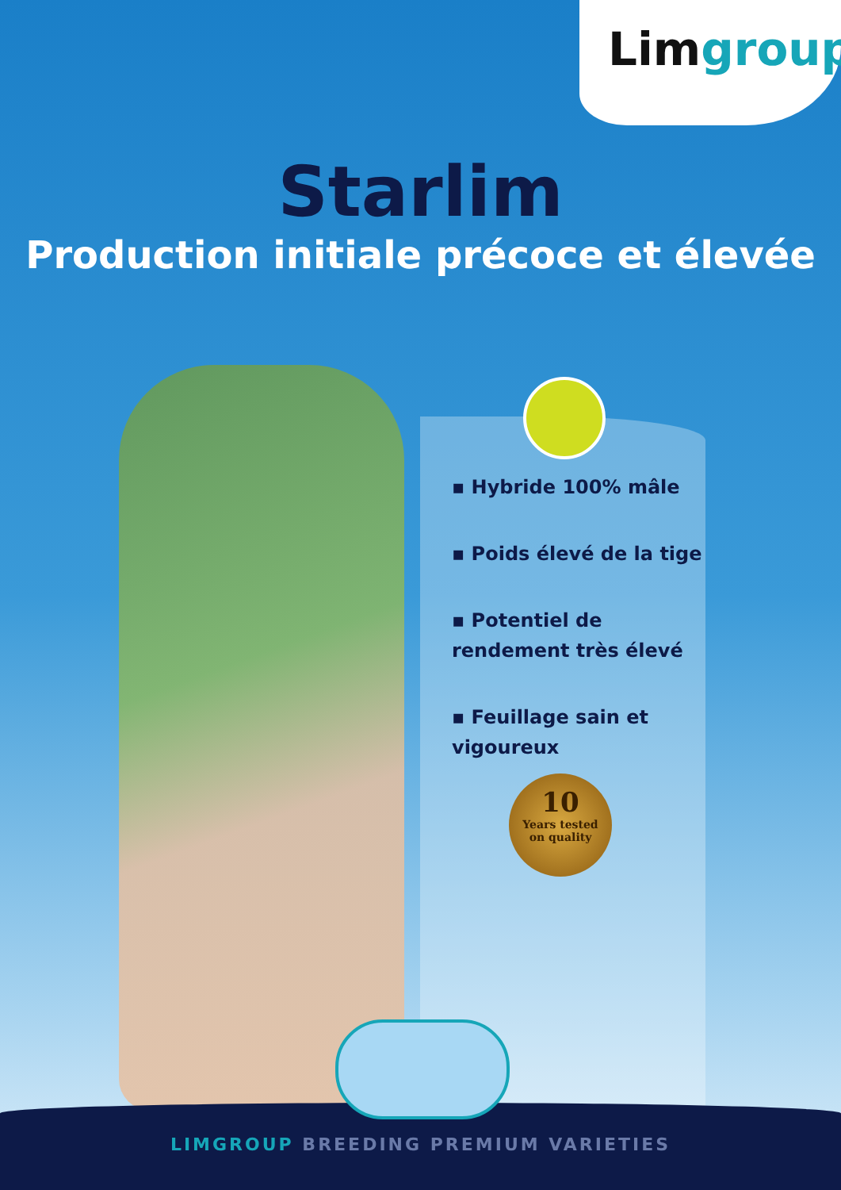Limgroup
Starlim
Production initiale précoce et élevée
▪ Hybride 100% mâle
▪ Poids élevé de la tige
▪ Potentiel de rendement très élevé
▪ Feuillage sain et vigoureux
10
Years tested
on quality
LIMGROUP BREEDING PREMIUM VARIETIES